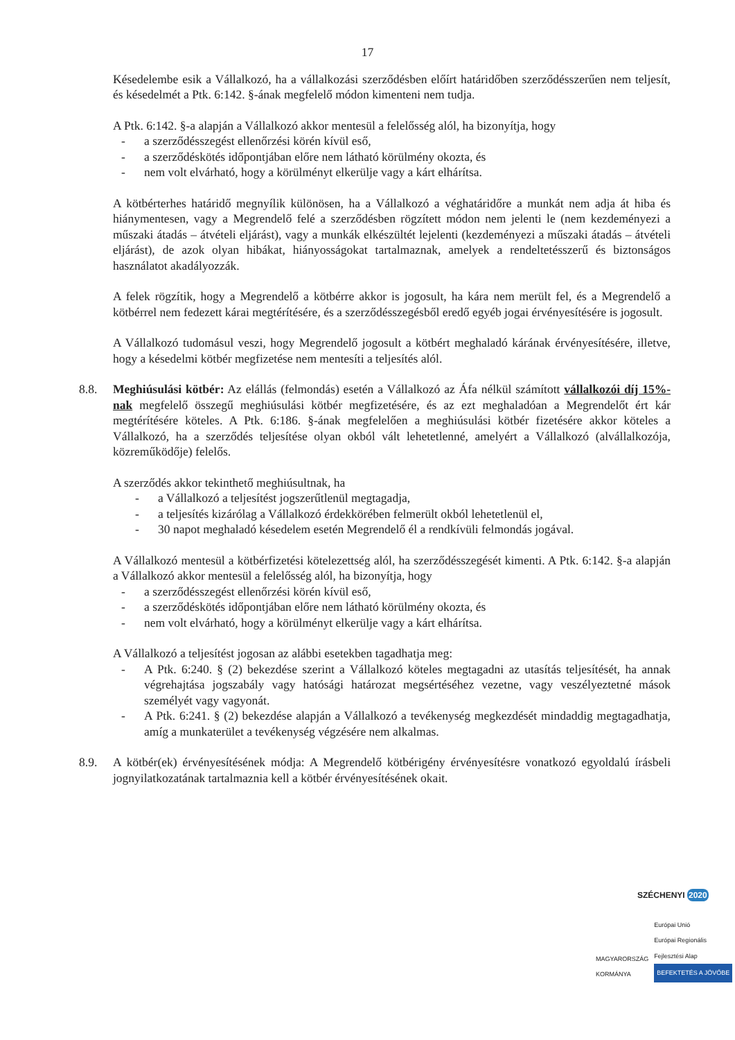17
Késedelembe esik a Vállalkozó, ha a vállalkozási szerződésben előírt határidőben szerződésszerűen nem teljesít, és késedelmét a Ptk. 6:142. §-ának megfelelő módon kimenteni nem tudja.
A Ptk. 6:142. §-a alapján a Vállalkozó akkor mentesül a felelősség alól, ha bizonyítja, hogy
- a szerződésszegést ellenőrzési körén kívül eső,
- a szerződéskötés időpontjában előre nem látható körülmény okozta, és
- nem volt elvárható, hogy a körülményt elkerülje vagy a kárt elhárítsa.
A kötbérterhes határidő megnyílik különösen, ha a Vállalkozó a véghatáridőre a munkát nem adja át hiba és hiánymentesen, vagy a Megrendelő felé a szerződésben rögzített módon nem jelenti le (nem kezdeményezi a műszaki átadás – átvételi eljárást), vagy a munkák elkészültét lejelenti (kezdeményezi a műszaki átadás – átvételi eljárást), de azok olyan hibákat, hiányosságokat tartalmaznak, amelyek a rendeltetésszerű és biztonságos használatot akadályozzák.
A felek rögzítik, hogy a Megrendelő a kötbérre akkor is jogosult, ha kára nem merült fel, és a Megrendelő a kötbérrel nem fedezett kárai megtérítésére, és a szerződésszegésből eredő egyéb jogai érvényesítésére is jogosult.
A Vállalkozó tudomásul veszi, hogy Megrendelő jogosult a kötbért meghaladó kárának érvényesítésére, illetve, hogy a késedelmi kötbér megfizetése nem mentesíti a teljesítés alól.
8.8. Meghiúsulási kötbér: Az elállás (felmondás) esetén a Vállalkozó az Áfa nélkül számított vállalkozói díj 15%-nak megfelelő összegű meghiúsulási kötbér megfizetésére, és az ezt meghaladóan a Megrendelőt ért kár megtérítésére köteles. A Ptk. 6:186. §-ának megfelelően a meghiúsulási kötbér fizetésére akkor köteles a Vállalkozó, ha a szerződés teljesítése olyan okból vált lehetetlenné, amelyért a Vállalkozó (alvállalkozója, közreműködője) felelős.
A szerződés akkor tekinthető meghiúsultnak, ha
- a Vállalkozó a teljesítést jogszerűtlenül megtagadja,
- a teljesítés kizárólag a Vállalkozó érdekkörében felmerült okból lehetetlenül el,
- 30 napot meghaladó késedelem esetén Megrendelő él a rendkívüli felmondás jogával.
A Vállalkozó mentesül a kötbérfizetési kötelezettség alól, ha szerződésszegését kimenti. A Ptk. 6:142. §-a alapján a Vállalkozó akkor mentesül a felelősség alól, ha bizonyítja, hogy
- a szerződésszegést ellenőrzési körén kívül eső,
- a szerződéskötés időpontjában előre nem látható körülmény okozta, és
- nem volt elvárható, hogy a körülményt elkerülje vagy a kárt elhárítsa.
A Vállalkozó a teljesítést jogosan az alábbi esetekben tagadhatja meg:
- A Ptk. 6:240. § (2) bekezdése szerint a Vállalkozó köteles megtagadni az utasítás teljesítését, ha annak végrehajtása jogszabály vagy hatósági határozat megsértéséhez vezetne, vagy veszélyeztetné mások személyét vagy vagyonát.
- A Ptk. 6:241. § (2) bekezdése alapján a Vállalkozó a tevékenység megkezdését mindaddig megtagadhatja, amíg a munkaterület a tevékenység végzésére nem alkalmas.
8.9. A kötbér(ek) érvényesítésének módja: A Megrendelő kötbérigény érvényesítésre vonatkozó egyoldalú írásbeli jognyilatkozatának tartalmaznia kell a kötbér érvényesítésének okait.
SZÉCHENYI 2020
MAGYARORSZÁG
KORMÁNYA
Európai Unió
Európai Regionális
Fejlesztési Alap
BEFEKTETÉS A JÖVŐBE